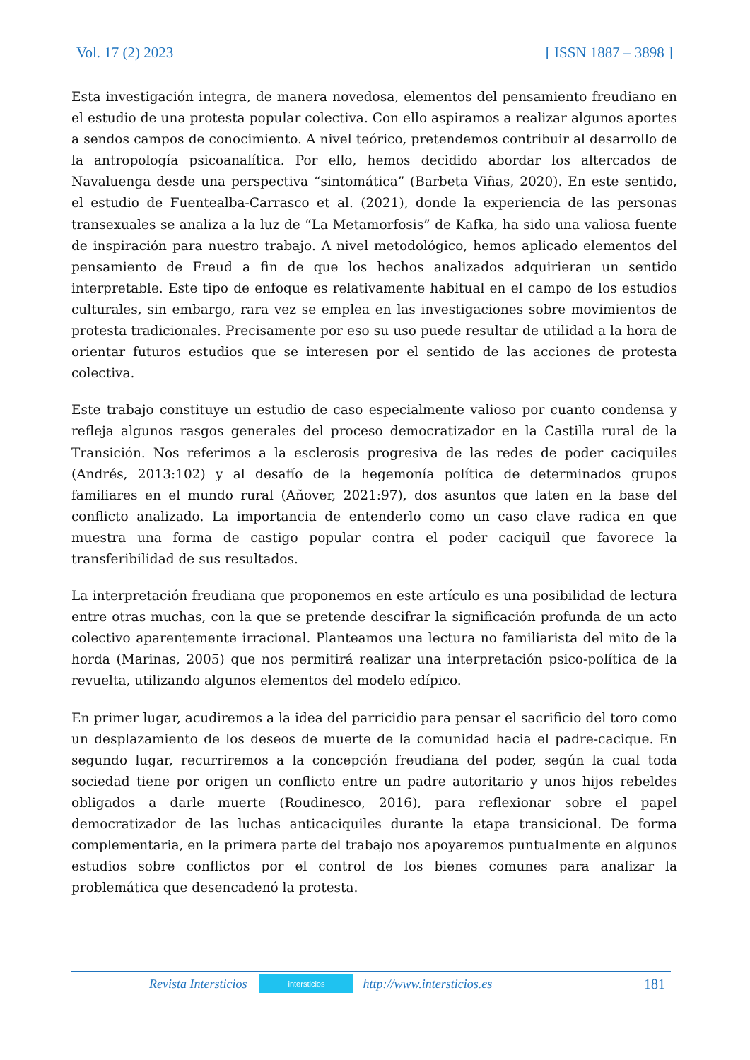Vol. 17 (2) 2023 [ ISSN 1887 – 3898 ]
Esta investigación integra, de manera novedosa, elementos del pensamiento freudiano en el estudio de una protesta popular colectiva. Con ello aspiramos a realizar algunos aportes a sendos campos de conocimiento. A nivel teórico, pretendemos contribuir al desarrollo de la antropología psicoanalítica. Por ello, hemos decidido abordar los altercados de Navaluenga desde una perspectiva “sintomática” (Barbeta Viñas, 2020). En este sentido, el estudio de Fuentealba-Carrasco et al. (2021), donde la experiencia de las personas transexuales se analiza a la luz de “La Metamorfosis” de Kafka, ha sido una valiosa fuente de inspiración para nuestro trabajo. A nivel metodológico, hemos aplicado elementos del pensamiento de Freud a fin de que los hechos analizados adquirieran un sentido interpretable. Este tipo de enfoque es relativamente habitual en el campo de los estudios culturales, sin embargo, rara vez se emplea en las investigaciones sobre movimientos de protesta tradicionales. Precisamente por eso su uso puede resultar de utilidad a la hora de orientar futuros estudios que se interesen por el sentido de las acciones de protesta colectiva.
Este trabajo constituye un estudio de caso especialmente valioso por cuanto condensa y refleja algunos rasgos generales del proceso democratizador en la Castilla rural de la Transición. Nos referimos a la esclerosis progresiva de las redes de poder caciquiles (Andrés, 2013:102) y al desafío de la hegemonía política de determinados grupos familiares en el mundo rural (Añover, 2021:97), dos asuntos que laten en la base del conflicto analizado. La importancia de entenderlo como un caso clave radica en que muestra una forma de castigo popular contra el poder caciquil que favorece la transferibilidad de sus resultados.
La interpretación freudiana que proponemos en este artículo es una posibilidad de lectura entre otras muchas, con la que se pretende descifrar la significación profunda de un acto colectivo aparentemente irracional. Planteamos una lectura no familiarista del mito de la horda (Marinas, 2005) que nos permitirá realizar una interpretación psico-política de la revuelta, utilizando algunos elementos del modelo edípico.
En primer lugar, acudiremos a la idea del parricidio para pensar el sacrificio del toro como un desplazamiento de los deseos de muerte de la comunidad hacia el padre-cacique. En segundo lugar, recurriremos a la concepción freudiana del poder, según la cual toda sociedad tiene por origen un conflicto entre un padre autoritario y unos hijos rebeldes obligados a darle muerte (Roudinesco, 2016), para reflexionar sobre el papel democratizador de las luchas anticaciquiles durante la etapa transicional. De forma complementaria, en la primera parte del trabajo nos apoyaremos puntualmente en algunos estudios sobre conflictos por el control de los bienes comunes para analizar la problemática que desencadenó la protesta.
Revista Intersticios intersticios http://www.intersticios.es 181